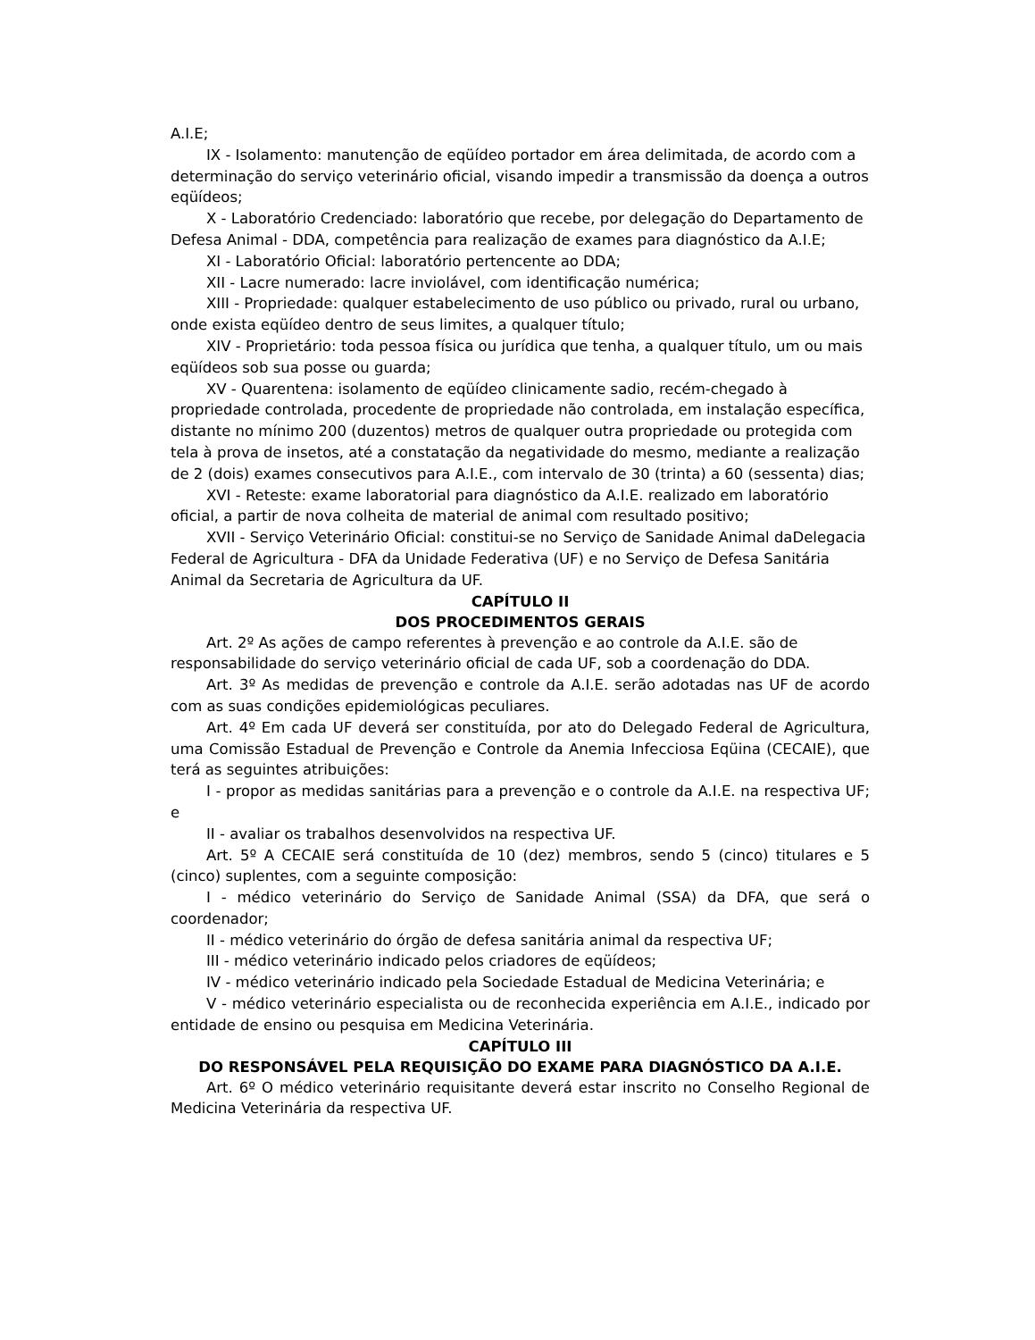A.I.E;
IX - Isolamento: manutenção de eqüídeo portador em área delimitada, de acordo com a determinação do serviço veterinário oficial, visando impedir a transmissão da doença a outros eqüídeos;
X - Laboratório Credenciado: laboratório que recebe, por delegação do Departamento de Defesa Animal - DDA, competência para realização de exames para diagnóstico da A.I.E;
XI - Laboratório Oficial: laboratório pertencente ao DDA;
XII - Lacre numerado: lacre inviolável, com identificação numérica;
XIII - Propriedade: qualquer estabelecimento de uso público ou privado, rural ou urbano, onde exista eqüídeo dentro de seus limites, a qualquer título;
XIV - Proprietário: toda pessoa física ou jurídica que tenha, a qualquer título, um ou mais eqüídeos sob sua posse ou guarda;
XV - Quarentena: isolamento de eqüídeo clinicamente sadio, recém-chegado à propriedade controlada, procedente de propriedade não controlada, em instalação específica, distante no mínimo 200 (duzentos) metros de qualquer outra propriedade ou protegida com tela à prova de insetos, até a constatação da negatividade do mesmo, mediante a realização de 2 (dois) exames consecutivos para A.I.E., com intervalo de 30 (trinta) a 60 (sessenta) dias;
XVI - Reteste: exame laboratorial para diagnóstico da A.I.E. realizado em laboratório oficial, a partir de nova colheita de material de animal com resultado positivo;
XVII - Serviço Veterinário Oficial: constitui-se no Serviço de Sanidade Animal daDelegacia Federal de Agricultura - DFA da Unidade Federativa (UF) e no Serviço de Defesa Sanitária Animal da Secretaria de Agricultura da UF.
CAPÍTULO II
DOS PROCEDIMENTOS GERAIS
Art. 2º As ações de campo referentes à prevenção e ao controle da A.I.E. são de responsabilidade do serviço veterinário oficial de cada UF, sob a coordenação do DDA.
Art. 3º As medidas de prevenção e controle da A.I.E. serão adotadas nas UF de acordo com as suas condições epidemiológicas peculiares.
Art. 4º Em cada UF deverá ser constituída, por ato do Delegado Federal de Agricultura, uma Comissão Estadual de Prevenção e Controle da Anemia Infecciosa Eqüina (CECAIE), que terá as seguintes atribuições:
I - propor as medidas sanitárias para a prevenção e o controle da A.I.E. na respectiva UF; e
II - avaliar os trabalhos desenvolvidos na respectiva UF.
Art. 5º A CECAIE será constituída de 10 (dez) membros, sendo 5 (cinco) titulares e 5 (cinco) suplentes, com a seguinte composição:
I - médico veterinário do Serviço de Sanidade Animal (SSA) da DFA, que será o coordenador;
II - médico veterinário do órgão de defesa sanitária animal da respectiva UF;
III - médico veterinário indicado pelos criadores de eqüídeos;
IV - médico veterinário indicado pela Sociedade Estadual de Medicina Veterinária; e
V - médico veterinário especialista ou de reconhecida experiência em A.I.E., indicado por entidade de ensino ou pesquisa em Medicina Veterinária.
CAPÍTULO III
DO RESPONSÁVEL PELA REQUISIÇÃO DO EXAME PARA DIAGNÓSTICO DA A.I.E.
Art. 6º O médico veterinário requisitante deverá estar inscrito no Conselho Regional de Medicina Veterinária da respectiva UF.